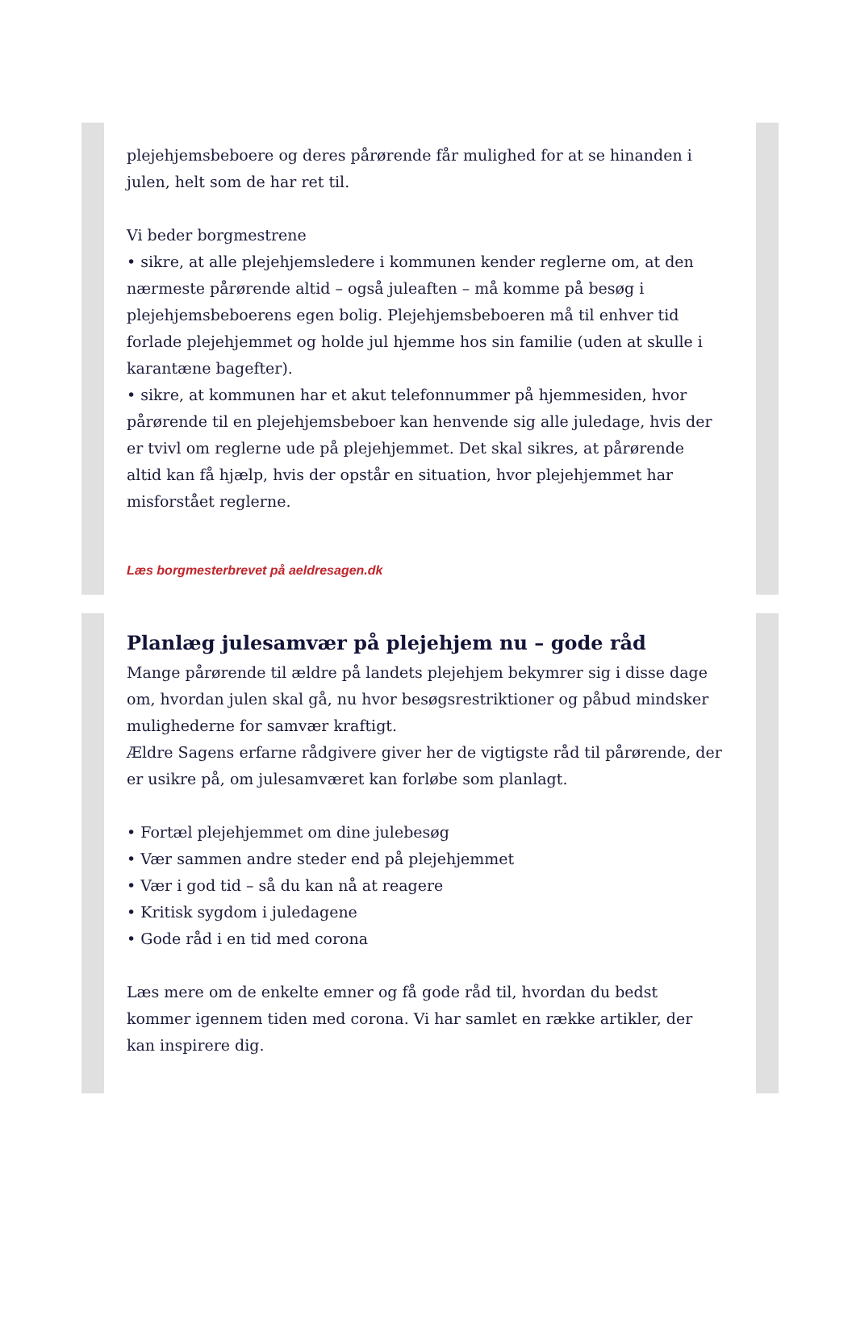plejehjemsbeboere og deres pårørende får mulighed for at se hinanden i julen, helt som de har ret til.
Vi beder borgmestrene
• sikre, at alle plejehjemsledere i kommunen kender reglerne om, at den nærmeste pårørende altid – også juleaften – må komme på besøg i plejehjemsbeboerens egen bolig. Plejehjemsbeboeren må til enhver tid forlade plejehjemmet og holde jul hjemme hos sin familie (uden at skulle i karantæne bagefter).
• sikre, at kommunen har et akut telefonnummer på hjemmesiden, hvor pårørende til en plejehjemsbeboer kan henvende sig alle juledage, hvis der er tvivl om reglerne ude på plejehjemmet. Det skal sikres, at pårørende altid kan få hjælp, hvis der opstår en situation, hvor plejehjemmet har misforstået reglerne.
Læs borgmesterbrevet på aeldresagen.dk
Planlæg julesamvær på plejehjem nu – gode råd
Mange pårørende til ældre på landets plejehjem bekymrer sig i disse dage om, hvordan julen skal gå, nu hvor besøgsrestriktioner og påbud mindsker mulighederne for samvær kraftigt.
Ældre Sagens erfarne rådgivere giver her de vigtigste råd til pårørende, der er usikre på, om julesamværet kan forløbe som planlagt.
• Fortæl plejehjemmet om dine julebesøg
• Vær sammen andre steder end på plejehjemmet
• Vær i god tid – så du kan nå at reagere
• Kritisk sygdom i juledagene
• Gode råd i en tid med corona
Læs mere om de enkelte emner og få gode råd til, hvordan du bedst kommer igennem tiden med corona. Vi har samlet en række artikler, der kan inspirere dig.